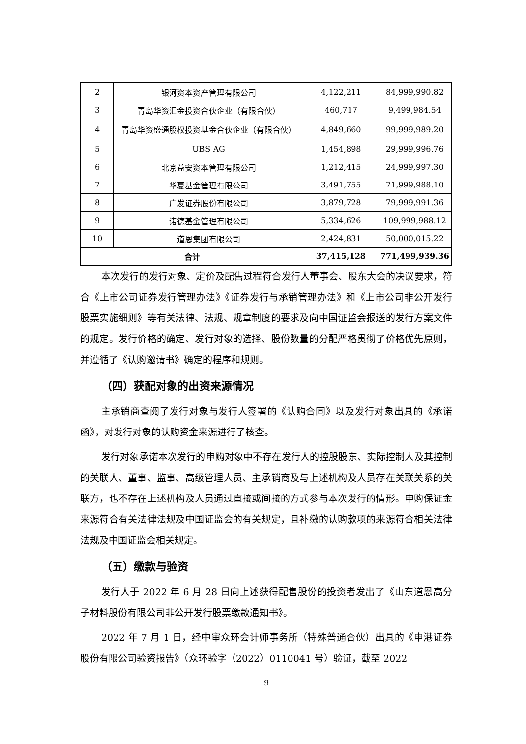| 2 | 银河资本资产管理有限公司 | 4,122,211 | 84,999,990.82 |
| 3 | 青岛华资汇金投资合伙企业（有限合伙） | 460,717 | 9,499,984.54 |
| 4 | 青岛华资盛通股权投资基金合伙企业（有限合伙） | 4,849,660 | 99,999,989.20 |
| 5 | UBS AG | 1,454,898 | 29,999,996.76 |
| 6 | 北京益安资本管理有限公司 | 1,212,415 | 24,999,997.30 |
| 7 | 华夏基金管理有限公司 | 3,491,755 | 71,999,988.10 |
| 8 | 广发证券股份有限公司 | 3,879,728 | 79,999,991.36 |
| 9 | 诺德基金管理有限公司 | 5,334,626 | 109,999,988.12 |
| 10 | 道恩集团有限公司 | 2,424,831 | 50,000,015.22 |
| 合计 | | 37,415,128 | 771,499,939.36 |
本次发行的发行对象、定价及配售过程符合发行人董事会、股东大会的决议要求，符合《上市公司证券发行管理办法》《证券发行与承销管理办法》和《上市公司非公开发行股票实施细则》等有关法律、法规、规章制度的要求及向中国证监会报送的发行方案文件的规定。发行价格的确定、发行对象的选择、股份数量的分配严格贯彻了价格优先原则，并遵循了《认购邀请书》确定的程序和规则。
（四）获配对象的出资来源情况
主承销商查阅了发行对象与发行人签署的《认购合同》以及发行对象出具的《承诺函》，对发行对象的认购资金来源进行了核查。
发行对象承诺本次发行的申购对象中不存在发行人的控股股东、实际控制人及其控制的关联人、董事、监事、高级管理人员、主承销商及与上述机构及人员存在关联关系的关联方，也不存在上述机构及人员通过直接或间接的方式参与本次发行的情形。申购保证金来源符合有关法律法规及中国证监会的有关规定，且补缴的认购款项的来源符合相关法律法规及中国证监会相关规定。
（五）缴款与验资
发行人于 2022 年 6 月 28 日向上述获得配售股份的投资者发出了《山东道恩高分子材料股份有限公司非公开发行股票缴款通知书》。
2022 年 7 月 1 日，经中审众环会计师事务所（特殊普通合伙）出具的《申港证券股份有限公司验资报告》（众环验字（2022）0110041 号）验证，截至 2022
9